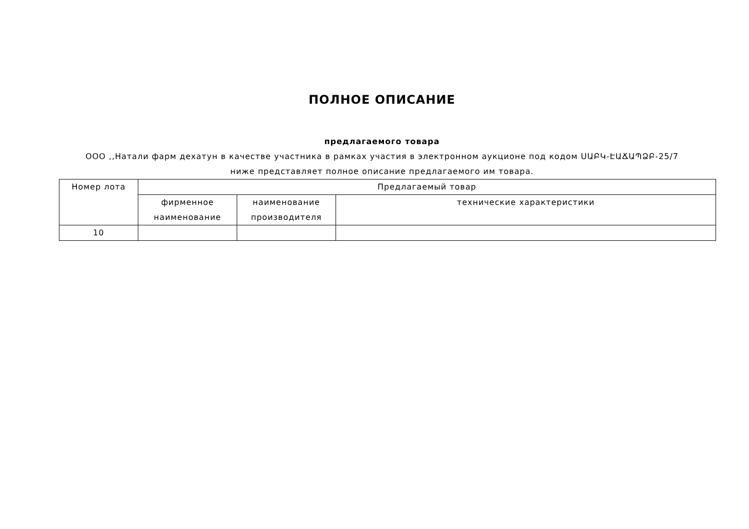ПОЛНОЕ ОПИСАНИЕ
предлагаемого товара
ООО ,,Натали фарм дехатун в качестве участника в рамках участия в электронном аукционе под кодом ՍԱԲԿ-ԷԱՃԱՊՁԲ-25/7
ниже представляет полное описание предлагаемого им товара.
| Номер лота | Предлагаемый товар | | |
| --- | --- | --- | --- |
| | фирменное наименование | наименование производителя | технические характеристики |
| 10 | | | |